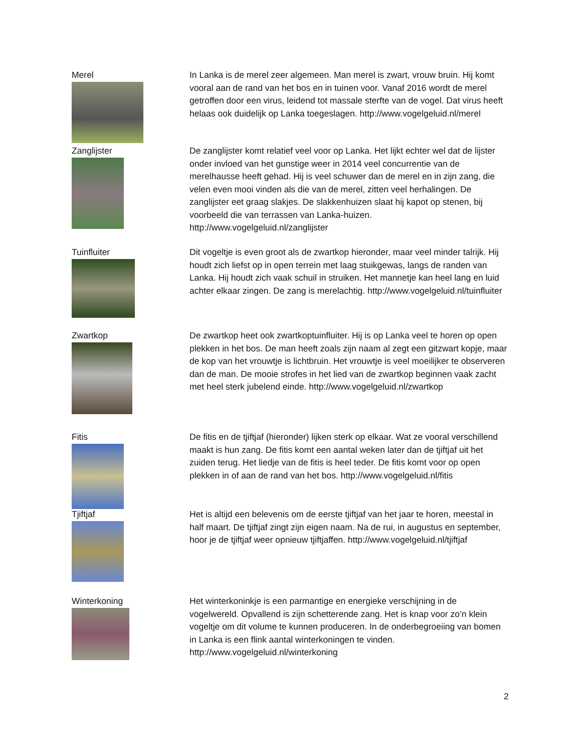Merel In Lanka is de merel zeer algemeen. Man merel is zwart, vrouw bruin. Hij komt vooral aan de rand van het bos en in tuinen voor. Vanaf 2016 wordt de merel getroffen door een virus, leidend tot massale sterfte van de vogel. Dat virus heeft helaas ook duidelijk op Lanka toegeslagen. http://www.vogelgeluid.nl/merel
Zanglijster De zanglijster komt relatief veel voor op Lanka. Het lijkt echter wel dat de lijster onder invloed van het gunstige weer in 2014 veel concurrentie van de merelhausse heeft gehad. Hij is veel schuwer dan de merel en in zijn zang, die velen even mooi vinden als die van de merel, zitten veel herhalingen. De zanglijster eet graag slakjes. De slakkenhuizen slaat hij kapot op stenen, bij voorbeeld die van terrassen van Lanka-huizen. http://www.vogelgeluid.nl/zanglijster
Tuinfluiter Dit vogeltje is even groot als de zwartkop hieronder, maar veel minder talrijk. Hij houdt zich liefst op in open terrein met laag stuikgewas, langs de randen van Lanka. Hij houdt zich vaak schuil in struiken. Het mannetje kan heel lang en luid achter elkaar zingen. De zang is merelachtig. http://www.vogelgeluid.nl/tuinfluiter
Zwartkop De zwartkop heet ook zwartkoptuinfluiter. Hij is op Lanka veel te horen op open plekken in het bos. De man heeft zoals zijn naam al zegt een gitzwart kopje, maar de kop van het vrouwtje is lichtbruin. Het vrouwtje is veel moeilijker te observeren dan de man. De mooie strofes in het lied van de zwartkop beginnen vaak zacht met heel sterk jubelend einde. http://www.vogelgeluid.nl/zwartkop
Fitis De fitis en de tjiftjaf (hieronder) lijken sterk op elkaar. Wat ze vooral verschillend maakt is hun zang. De fitis komt een aantal weken later dan de tjiftjaf uit het zuiden terug. Het liedje van de fitis is heel teder. De fitis komt voor op open plekken in of aan de rand van het bos. http://www.vogelgeluid.nl/fitis
Tjiftjaf Het is altijd een belevenis om de eerste tjiftjaf van het jaar te horen, meestal in half maart. De tjiftjaf zingt zijn eigen naam. Na de rui, in augustus en september, hoor je de tjiftjaf weer opnieuw tjiftjaffen. http://www.vogelgeluid.nl/tjiftjaf
Winterkoning Het winterkoninkje is een parmantige en energieke verschijning in de vogelwereld. Opvallend is zijn schetterende zang. Het is knap voor zo’n klein vogeltje om dit volume te kunnen produceren. In de onderbegroeiing van bomen in Lanka is een flink aantal winterkoningen te vinden.
http://www.vogelgeluid.nl/winterkoning
2